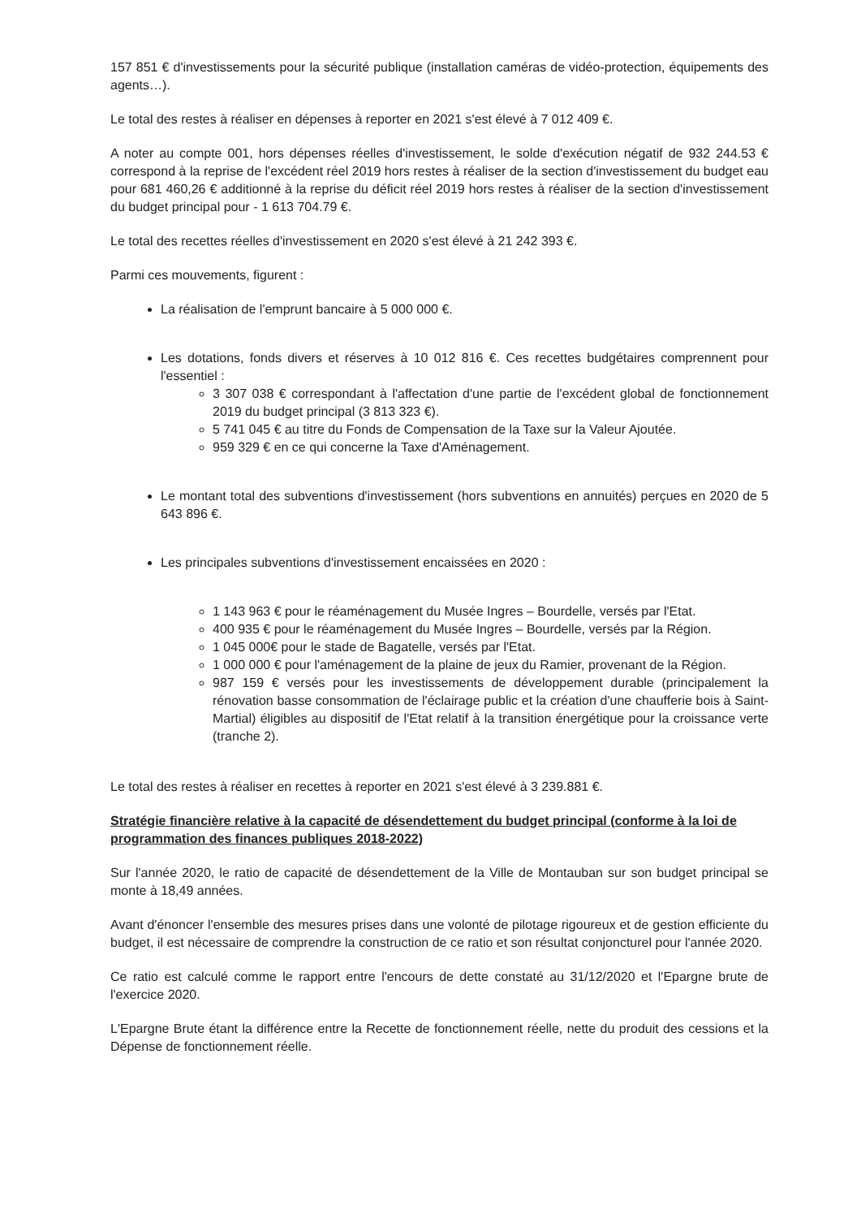157 851 € d'investissements pour la sécurité publique (installation caméras de vidéo-protection, équipements des agents…).
Le total des restes à réaliser en dépenses à reporter en 2021 s'est élevé à 7 012 409 €.
A noter au compte 001, hors dépenses réelles d'investissement, le solde d'exécution négatif de 932 244.53 € correspond à la reprise de l'excédent réel 2019 hors restes à réaliser de la section d'investissement du budget eau pour 681 460,26 € additionné à la reprise du déficit réel 2019 hors restes à réaliser de la section d'investissement du budget principal pour - 1 613 704.79 €.
Le total des recettes réelles d'investissement en 2020 s'est élevé à 21 242 393 €.
Parmi ces mouvements, figurent :
La réalisation de l'emprunt bancaire à 5 000 000 €.
Les dotations, fonds divers et réserves à 10 012 816 €. Ces recettes budgétaires comprennent pour l'essentiel :
3 307 038 € correspondant à l'affectation d'une partie de l'excédent global de fonctionnement 2019 du budget principal (3 813 323 €).
5 741 045 € au titre du Fonds de Compensation de la Taxe sur la Valeur Ajoutée.
959 329 € en ce qui concerne la Taxe d'Aménagement.
Le montant total des subventions d'investissement (hors subventions en annuités) perçues en 2020 de 5 643 896 €.
Les principales subventions d'investissement encaissées en 2020 :
1 143 963 € pour le réaménagement du Musée Ingres – Bourdelle, versés par l'Etat.
400 935 € pour le réaménagement du Musée Ingres – Bourdelle, versés par la Région.
1 045 000€ pour le stade de Bagatelle, versés par l'Etat.
1 000 000 € pour l'aménagement de la plaine de jeux du Ramier, provenant de la Région.
987 159 € versés pour les investissements de développement durable (principalement la rénovation basse consommation de l'éclairage public et la création d'une chaufferie bois à Saint-Martial) éligibles au dispositif de l'Etat relatif à la transition énergétique pour la croissance verte (tranche 2).
Le total des restes à réaliser en recettes à reporter en 2021 s'est élevé à 3 239.881 €.
Stratégie financière relative à la capacité de désendettement du budget principal (conforme à la loi de programmation des finances publiques 2018-2022)
Sur l'année 2020, le ratio de capacité de désendettement de la Ville de Montauban sur son budget principal se monte à 18,49 années.
Avant d'énoncer l'ensemble des mesures prises dans une volonté de pilotage rigoureux et de gestion efficiente du budget, il est nécessaire de comprendre la construction de ce ratio et son résultat conjoncturel pour l'année 2020.
Ce ratio est calculé comme le rapport entre l'encours de dette constaté au 31/12/2020 et l'Epargne brute de l'exercice 2020.
L'Epargne Brute étant la différence entre la Recette de fonctionnement réelle, nette du produit des cessions et la Dépense de fonctionnement réelle.